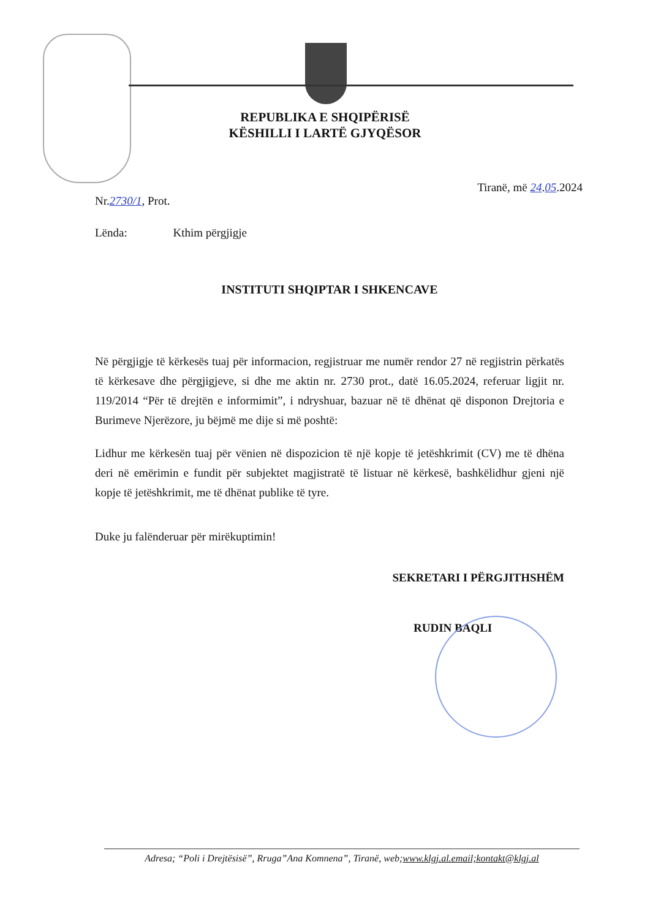REPUBLIKA E SHQIPËRISË
KËSHILLI I LARTË GJYQËSOR
Tiranë, më 24.05.2024
Nr.2730/1, Prot.
Lënda: Kthim përgjigje
INSTITUTI SHQIPTAR I SHKENCAVE
Në përgjigje të kërkesës tuaj për informacion, regjistruar me numër rendor 27 në regjistrin përkatës të kërkesave dhe përgjigjeve, si dhe me aktin nr. 2730 prot., datë 16.05.2024, referuar ligjit nr. 119/2014 “Për të drejtën e informimit”, i ndryshuar, bazuar në të dhënat që disponon Drejtoria e Burimeve Njerëzore, ju bëjmë me dije si më poshtë:
Lidhur me kërkesën tuaj për vënien në dispozicion të një kopje të jetëshkrimit (CV) me të dhëna deri në emërimin e fundit për subjektet magjistratë të listuar në kërkesë, bashkëlidhur gjeni një kopje të jetëshkrimit, me të dhënat publike të tyre.
Duke ju falënderuar për mirëkuptimin!
SEKRETARI I PËRGJITHSHËM
RUDIN BAQLI
Adresa; “Poli i Drejtësisë”, Rruga”Ana Komnena”, Tiranë, web;www.klgj.al.email;kontakt@klgj.al